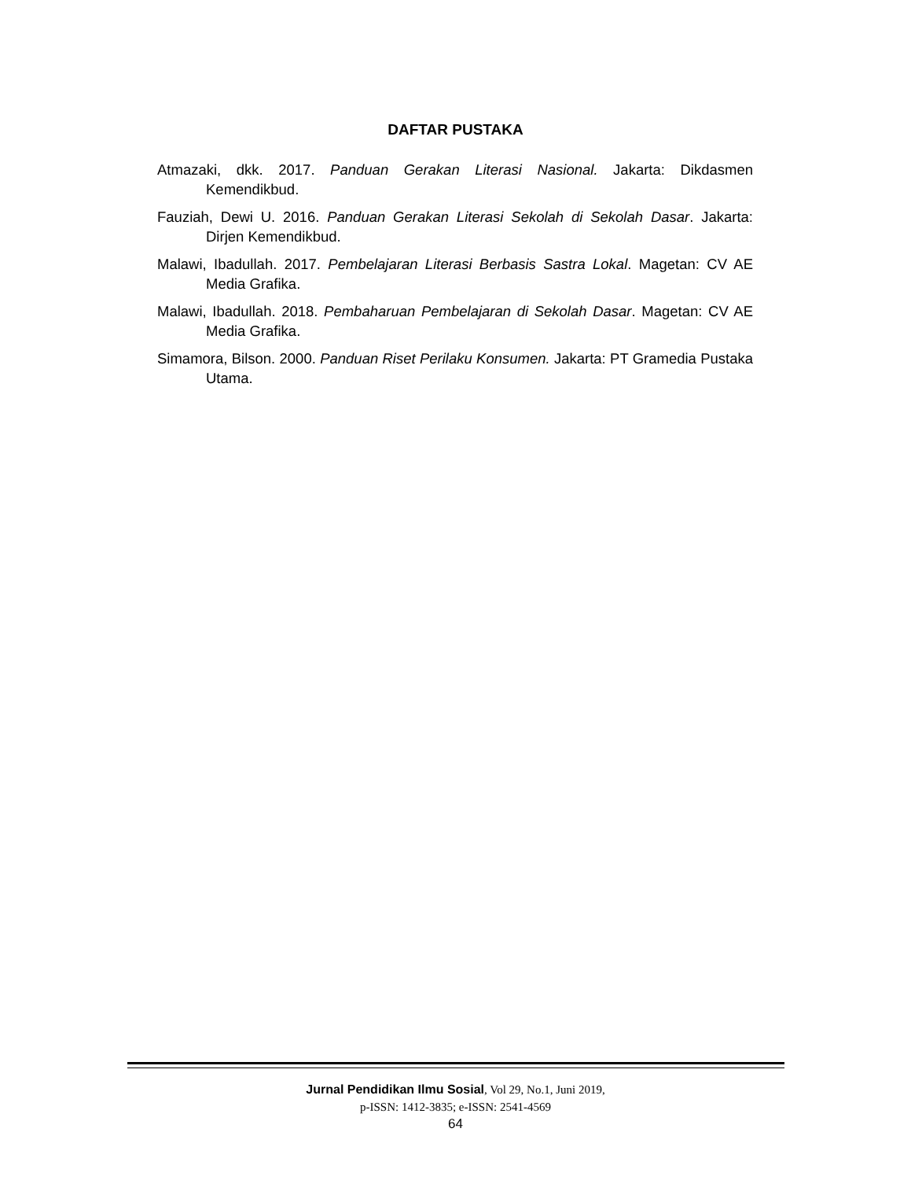DAFTAR PUSTAKA
Atmazaki, dkk. 2017. Panduan Gerakan Literasi Nasional. Jakarta: Dikdasmen Kemendikbud.
Fauziah, Dewi U. 2016. Panduan Gerakan Literasi Sekolah di Sekolah Dasar. Jakarta: Dirjen Kemendikbud.
Malawi, Ibadullah. 2017. Pembelajaran Literasi Berbasis Sastra Lokal. Magetan: CV AE Media Grafika.
Malawi, Ibadullah. 2018. Pembaharuan Pembelajaran di Sekolah Dasar. Magetan: CV AE Media Grafika.
Simamora, Bilson. 2000. Panduan Riset Perilaku Konsumen. Jakarta: PT Gramedia Pustaka Utama.
Jurnal Pendidikan Ilmu Sosial, Vol 29, No.1, Juni 2019,
p-ISSN: 1412-3835; e-ISSN: 2541-4569
64